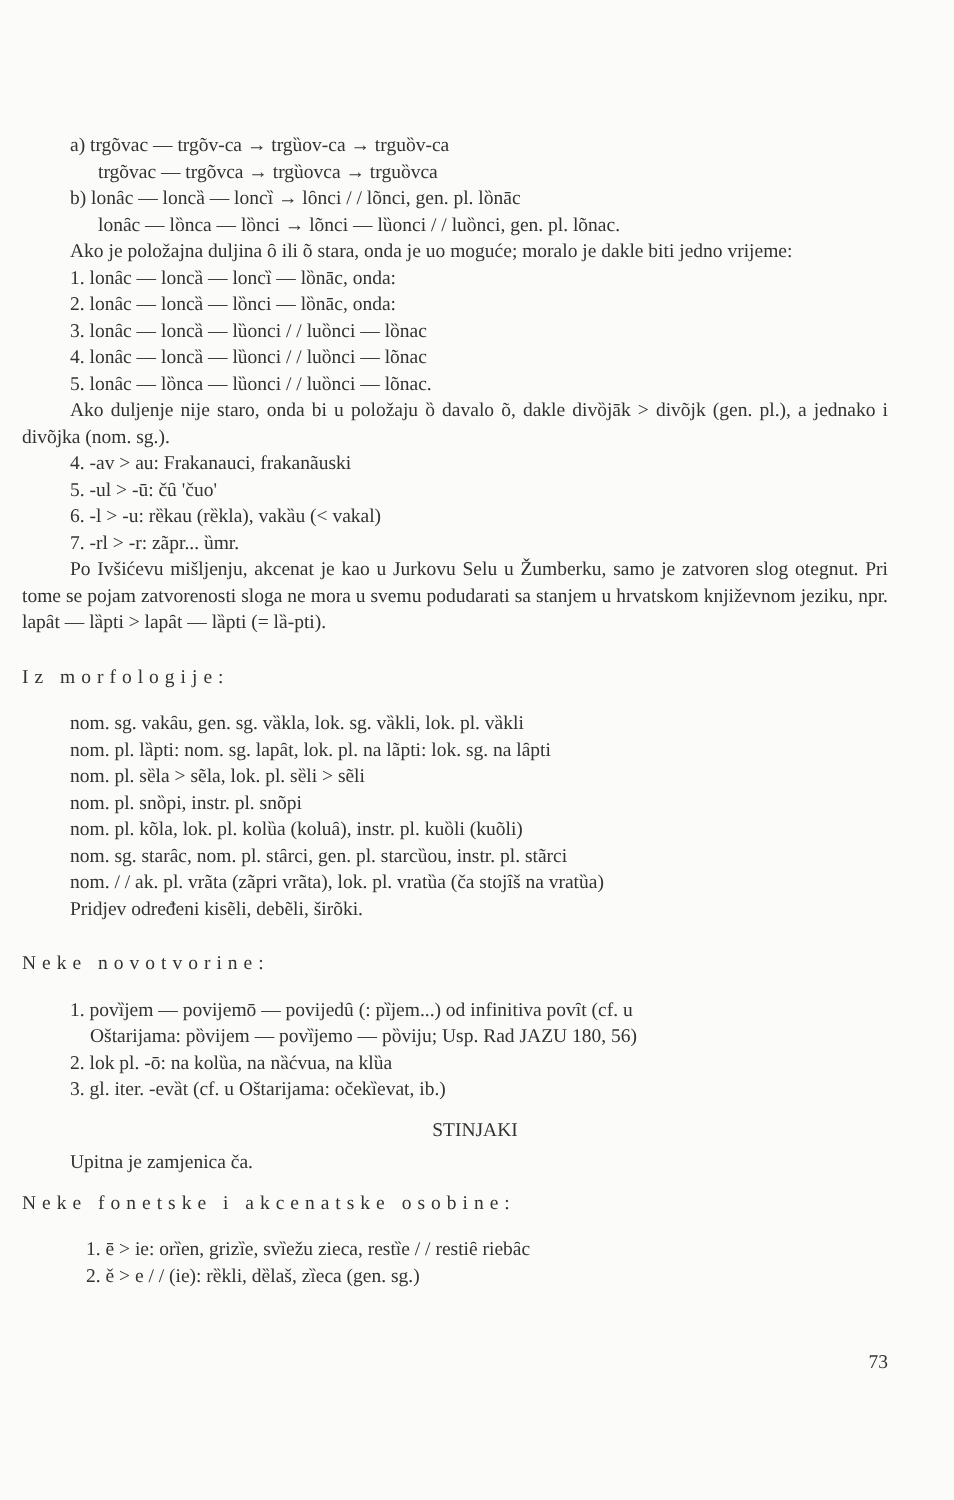a) trgõvac — trgõv-ca → trgȕov-ca → trguȍv-ca
trgõvac — trgõvca → trgȕovca → trguȍvca
b) lonȃc — loncȁ — loncȉ → lȏnci / / lõnci, gen. pl. lȍnāc
lonȃc — lȍnca — lȍnci → lõnci — lȕonci / / luȍnci, gen. pl. lõnac.
Ako je položajna duljina ȏ ili õ stara, onda je uo moguće; moralo je dakle biti jedno vrijeme:
1. lonȃc — loncȁ — loncȉ — lȍnāc, onda:
2. lonȃc — loncȁ — lȍnci — lȍnāc, onda:
3. lonȃc — loncȁ — lȕonci / / luȍnci — lȍnac
4. lonȃc — loncȁ — lȕonci / / luȍnci — lõnac
5. lonȃc — lȍnca — lȕonci / / luȍnci — lõnac.
Ako duljenje nije staro, onda bi u položaju ȍ davalo õ, dakle divȍjāk > divõjk (gen. pl.), a jednako i divõjka (nom. sg.).
4. -av > au: Frakanauci, frakanãuski
5. -ul > -ū: čȗ 'čuo'
6. -l > -u: rȅkau (rȅkla), vakȁu (< vakal)
7. -rl > -r: zãpr... ȕmr.
Po Ivšićevu mišljenju, akcenat je kao u Jurkovu Selu u Žumberku, samo je zatvoren slog otegnut. Pri tome se pojam zatvorenosti sloga ne mora u svemu podudarati sa stanjem u hrvatskom književnom jeziku, npr. lapȃt — lȁpti > lapȃt — lȁpti (= lȁ-pti).
Iz morfologije:
nom. sg. vakȃu, gen. sg. vȁkla, lok. sg. vȁkli, lok. pl. vȁkli
nom. pl. lȁpti: nom. sg. lapȃt, lok. pl. na lãpti: lok. sg. na lȃpti
nom. pl. sȅla > sẽla, lok. pl. sȅli > sẽli
nom. pl. snȍpi, instr. pl. snõpi
nom. pl. kõla, lok. pl. kolȕa (koluȃ), instr. pl. kuȍli (kuõli)
nom. sg. starȃc, nom. pl. stȃrci, gen. pl. starcȕou, instr. pl. stãrci
nom. / / ak. pl. vrãta (zãpri vrãta), lok. pl. vratȕa (ča stojȋš na vratȕa)
Pridjev određeni kisẽli, debẽli, širõki.
Neke novotvorine:
1. povȉjem — povijemō — povijedȗ (: pȉjem...) od infinitiva povȋt (cf. u
Oštarijama: pȍvijem — povȉjemo — pȍviju; Usp. Rad JAZU 180, 56)
2. lok pl. -ō: na kolȕa, na nȁćvua, na klȕa
3. gl. iter. -evȁt (cf. u Oštarijama: očekȉevat, ib.)
STINJAKI
Upitna je zamjenica ča.
Neke fonetske i akcenatske osobine:
1. ē > ie: orȉen, grizȉe, svȉežu zieca, restȉe / / restiȇ riebȃc
2. ě > e / / (ie): rȅkli, dȅlaš, zȉeca (gen. sg.)
73